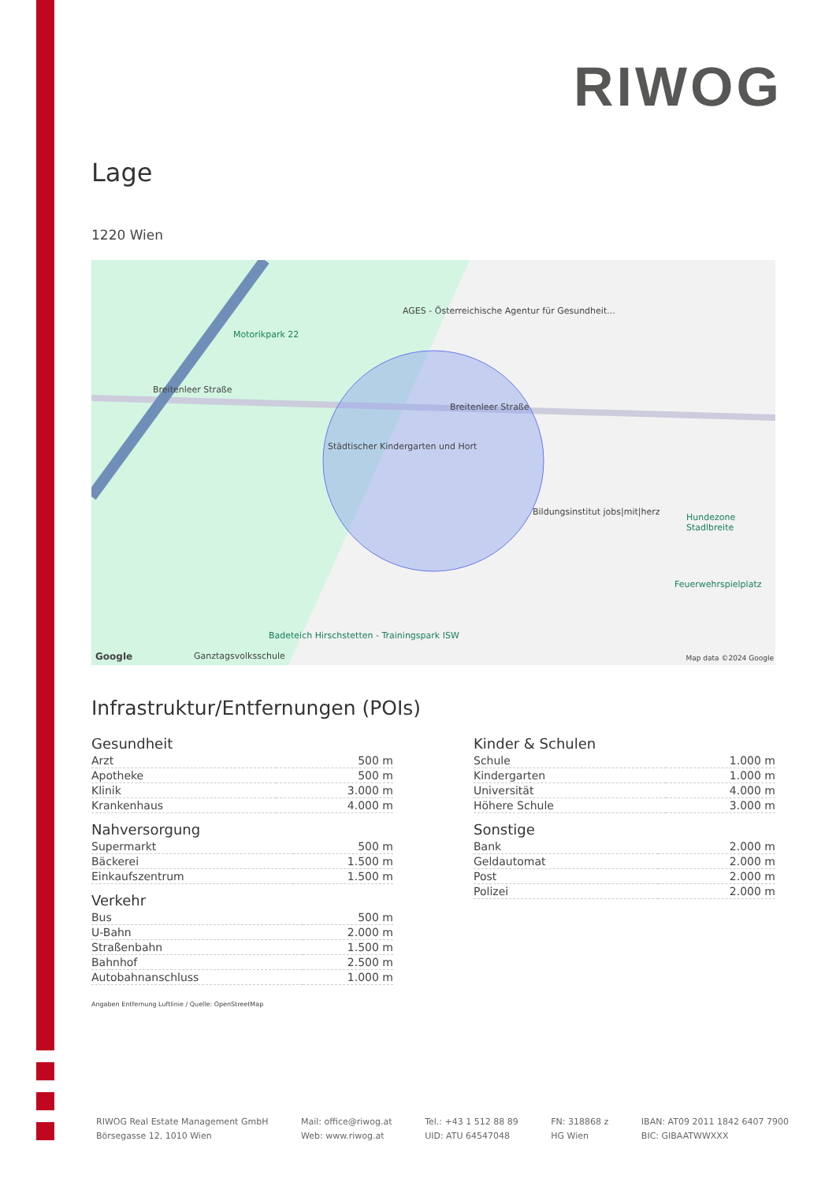RIWOG
Lage
1220 Wien
Motorikpark 22
AGES - Österreichische Agentur für Gesundheit...
Breitenleer Straße
Breitenleer Straße
Städtischer Kindergarten und Hort
Bildungsinstitut jobs|mit|herz
Hundezone Stadlbreite
Feuerwehrspielplatz
Badeteich Hirschstetten - Trainingspark ISW
Ganztagsvolksschule
Google Map data ©2024 Google
Infrastruktur/Entfernungen (POIs)
Gesundheit
| Arzt | 500 m |
| Apotheke | 500 m |
| Klinik | 3.000 m |
| Krankenhaus | 4.000 m |
Nahversorgung
| Supermarkt | 500 m |
| Bäckerei | 1.500 m |
| Einkaufszentrum | 1.500 m |
Verkehr
| Bus | 500 m |
| U-Bahn | 2.000 m |
| Straßenbahn | 1.500 m |
| Bahnhof | 2.500 m |
| Autobahnanschluss | 1.000 m |
Kinder & Schulen
| Schule | 1.000 m |
| Kindergarten | 1.000 m |
| Universität | 4.000 m |
| Höhere Schule | 3.000 m |
Sonstige
| Bank | 2.000 m |
| Geldautomat | 2.000 m |
| Post | 2.000 m |
| Polizei | 2.000 m |
Angaben Entfernung Luftlinie / Quelle: OpenStreetMap
RIWOG Real Estate Management GmbH
Börsegasse 12, 1010 Wien
Mail: office@riwog.at
Web: www.riwog.at
Tel.: +43 1 512 88 89
UID: ATU 64547048
FN: 318868 z
HG Wien
IBAN: AT09 2011 1842 6407 7900
BIC: GIBAATWWXXX